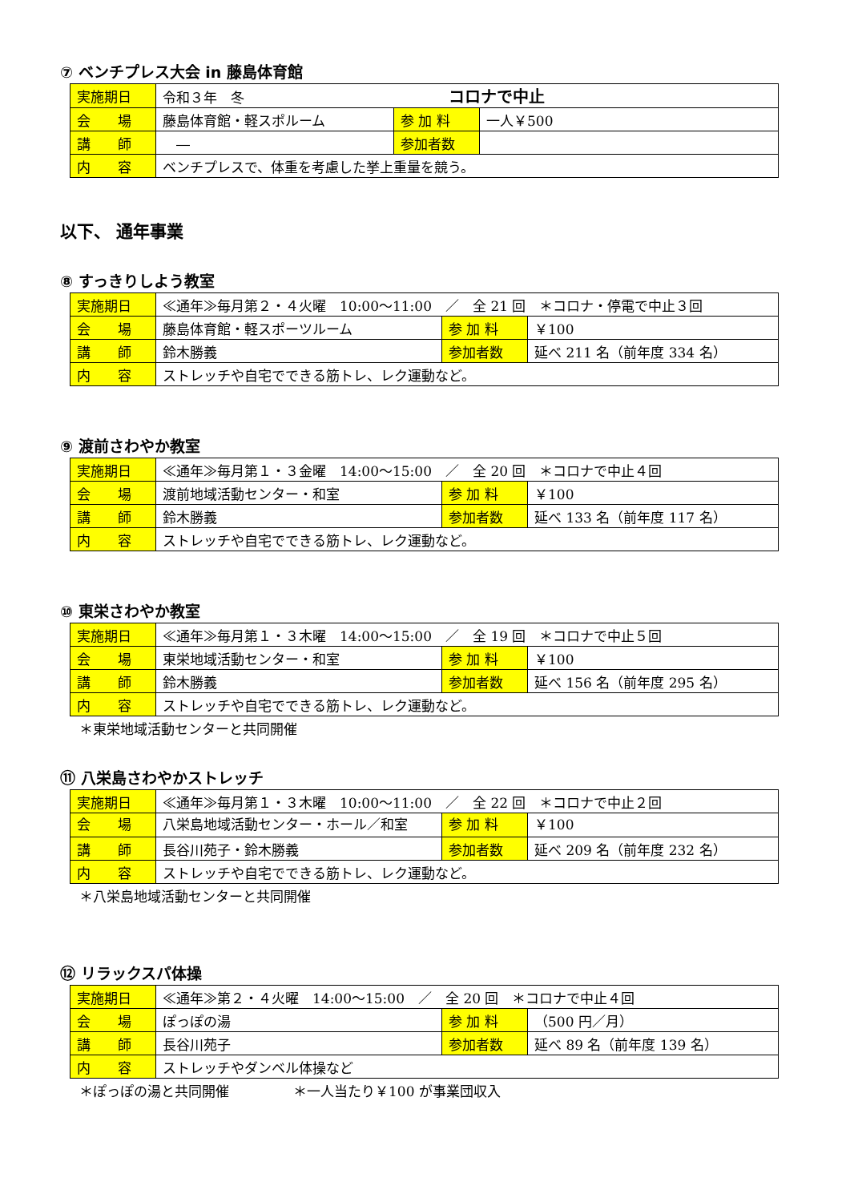⑦ ベンチプレス大会 in 藤島体育館
| 実施期日 | 令和３年 冬 コロナで中止 | | |
| 会 場 | 藤島体育館・軽スポルーム | 参 加 料 | 一人￥500 |
| 講 師 | ― | 参加者数 | |
| 内 容 | ベンチプレスで、体重を考慮した挙上重量を競う。 | | |
以下、 通年事業
⑧ すっきりしよう教室
| 実施期日 | ≪通年≫毎月第２・４火曜 10:00～11:00 ／ 全 21 回 ＊コロナ・停電で中止３回 | | |
| 会 場 | 藤島体育館・軽スポーツルーム | 参 加 料 | ￥100 |
| 講 師 | 鈴木勝義 | 参加者数 | 延べ 211 名（前年度 334 名） |
| 内 容 | ストレッチや自宅でできる筋トレ、レク運動など。 | | |
⑨ 渡前さわやか教室
| 実施期日 | ≪通年≫毎月第１・３金曜 14:00～15:00 ／ 全 20 回 ＊コロナで中止４回 | | |
| 会 場 | 渡前地域活動センター・和室 | 参 加 料 | ￥100 |
| 講 師 | 鈴木勝義 | 参加者数 | 延べ 133 名（前年度 117 名） |
| 内 容 | ストレッチや自宅でできる筋トレ、レク運動など。 | | |
⑩ 東栄さわやか教室
| 実施期日 | ≪通年≫毎月第１・３木曜 14:00～15:00 ／ 全 19 回 ＊コロナで中止５回 | | |
| 会 場 | 東栄地域活動センター・和室 | 参 加 料 | ￥100 |
| 講 師 | 鈴木勝義 | 参加者数 | 延べ 156 名（前年度 295 名） |
| 内 容 | ストレッチや自宅でできる筋トレ、レク運動など。 | | |
＊東栄地域活動センターと共同開催
⑪ 八栄島さわやかストレッチ
| 実施期日 | ≪通年≫毎月第１・３木曜 10:00～11:00 ／ 全 22 回 ＊コロナで中止２回 | | |
| 会 場 | 八栄島地域活動センター・ホール／和室 | 参 加 料 | ￥100 |
| 講 師 | 長谷川苑子・鈴木勝義 | 参加者数 | 延べ 209 名（前年度 232 名） |
| 内 容 | ストレッチや自宅でできる筋トレ、レク運動など。 | | |
＊八栄島地域活動センターと共同開催
⑫ リラックスパ体操
| 実施期日 | ≪通年≫第２・４火曜 14:00～15:00 ／ 全 20 回 ＊コロナで中止４回 | | |
| 会 場 | ぽっぽの湯 | 参 加 料 | （500 円／月） |
| 講 師 | 長谷川苑子 | 参加者数 | 延べ 89 名（前年度 139 名） |
| 内 容 | ストレッチやダンベル体操など | | |
＊ぽっぽの湯と共同開催 ＊一人当たり￥100 が事業団収入